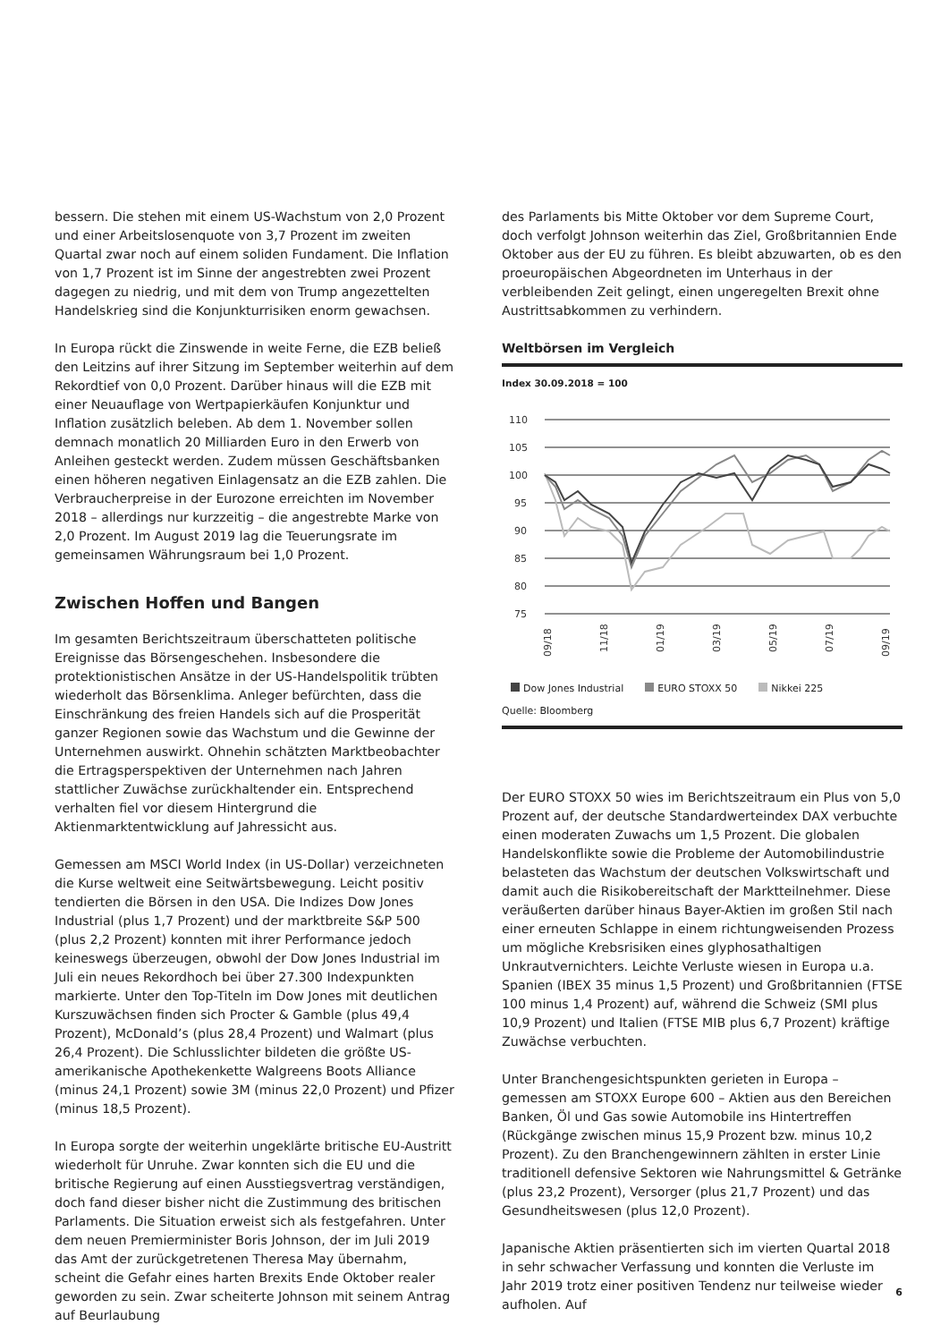bessern. Die stehen mit einem US-Wachstum von 2,0 Prozent und einer Arbeitslosenquote von 3,7 Prozent im zweiten Quartal zwar noch auf einem soliden Fundament. Die Inflation von 1,7 Prozent ist im Sinne der angestrebten zwei Prozent dagegen zu niedrig, und mit dem von Trump angezettelten Handelskrieg sind die Konjunkturrisiken enorm gewachsen.
In Europa rückt die Zinswende in weite Ferne, die EZB beließ den Leitzins auf ihrer Sitzung im September weiterhin auf dem Rekordtief von 0,0 Prozent. Darüber hinaus will die EZB mit einer Neuauflage von Wertpapierkäufen Konjunktur und Inflation zusätzlich beleben. Ab dem 1. November sollen demnach monatlich 20 Milliarden Euro in den Erwerb von Anleihen gesteckt werden. Zudem müssen Geschäftsbanken einen höheren negativen Einlagensatz an die EZB zahlen. Die Verbraucherpreise in der Eurozone erreichten im November 2018 – allerdings nur kurzzeitig – die angestrebte Marke von 2,0 Prozent. Im August 2019 lag die Teuerungsrate im gemeinsamen Währungsraum bei 1,0 Prozent.
Zwischen Hoffen und Bangen
Im gesamten Berichtszeitraum überschatteten politische Ereignisse das Börsengeschehen. Insbesondere die protektionistischen Ansätze in der US-Handelspolitik trübten wiederholt das Börsenklima. Anleger befürchten, dass die Einschränkung des freien Handels sich auf die Prosperität ganzer Regionen sowie das Wachstum und die Gewinne der Unternehmen auswirkt. Ohnehin schätzten Marktbeobachter die Ertragsperspektiven der Unternehmen nach Jahren stattlicher Zuwächse zurückhaltender ein. Entsprechend verhalten fiel vor diesem Hintergrund die Aktienmarktentwicklung auf Jahressicht aus.
Gemessen am MSCI World Index (in US-Dollar) verzeichneten die Kurse weltweit eine Seitwärtsbewegung. Leicht positiv tendierten die Börsen in den USA. Die Indizes Dow Jones Industrial (plus 1,7 Prozent) und der marktbreite S&P 500 (plus 2,2 Prozent) konnten mit ihrer Performance jedoch keineswegs überzeugen, obwohl der Dow Jones Industrial im Juli ein neues Rekordhoch bei über 27.300 Indexpunkten markierte. Unter den Top-Titeln im Dow Jones mit deutlichen Kurszuwächsen finden sich Procter & Gamble (plus 49,4 Prozent), McDonald’s (plus 28,4 Prozent) und Walmart (plus 26,4 Prozent). Die Schlusslichter bildeten die größte US-amerikanische Apothekenkette Walgreens Boots Alliance (minus 24,1 Prozent) sowie 3M (minus 22,0 Prozent) und Pfizer (minus 18,5 Prozent).
In Europa sorgte der weiterhin ungeklärte britische EU-Austritt wiederholt für Unruhe. Zwar konnten sich die EU und die britische Regierung auf einen Ausstiegsvertrag verständigen, doch fand dieser bisher nicht die Zustimmung des britischen Parlaments. Die Situation erweist sich als festgefahren. Unter dem neuen Premierminister Boris Johnson, der im Juli 2019 das Amt der zurückgetretenen Theresa May übernahm, scheint die Gefahr eines harten Brexits Ende Oktober realer geworden zu sein. Zwar scheiterte Johnson mit seinem Antrag auf Beurlaubung
des Parlaments bis Mitte Oktober vor dem Supreme Court, doch verfolgt Johnson weiterhin das Ziel, Großbritannien Ende Oktober aus der EU zu führen. Es bleibt abzuwarten, ob es den proeuropäischen Abgeordneten im Unterhaus in der verbleibenden Zeit gelingt, einen ungeregelten Brexit ohne Austrittsabkommen zu verhindern.
Weltbörsen im Vergleich
Index 30.09.2018 = 100
110
105
100
95
90
85
80
75
09/18
11/18
01/19
03/19
05/19
07/19
09/19
Dow Jones Industrial EURO STOXX 50 Nikkei 225
Quelle: Bloomberg
Der EURO STOXX 50 wies im Berichtszeitraum ein Plus von 5,0 Prozent auf, der deutsche Standardwerteindex DAX verbuchte einen moderaten Zuwachs um 1,5 Prozent. Die globalen Handelskonflikte sowie die Probleme der Automobilindustrie belasteten das Wachstum der deutschen Volkswirtschaft und damit auch die Risikobereitschaft der Marktteilnehmer. Diese veräußerten darüber hinaus Bayer-Aktien im großen Stil nach einer erneuten Schlappe in einem richtungweisenden Prozess um mögliche Krebsrisiken eines glyphosathaltigen Unkrautvernichters. Leichte Verluste wiesen in Europa u.a. Spanien (IBEX 35 minus 1,5 Prozent) und Großbritannien (FTSE 100 minus 1,4 Prozent) auf, während die Schweiz (SMI plus 10,9 Prozent) und Italien (FTSE MIB plus 6,7 Prozent) kräftige Zuwächse verbuchten.
Unter Branchengesichtspunkten gerieten in Europa – gemessen am STOXX Europe 600 – Aktien aus den Bereichen Banken, Öl und Gas sowie Automobile ins Hintertreffen (Rückgänge zwischen minus 15,9 Prozent bzw. minus 10,2 Prozent). Zu den Branchengewinnern zählten in erster Linie traditionell defensive Sektoren wie Nahrungsmittel & Getränke (plus 23,2 Prozent), Versorger (plus 21,7 Prozent) und das Gesundheitswesen (plus 12,0 Prozent).
Japanische Aktien präsentierten sich im vierten Quartal 2018 in sehr schwacher Verfassung und konnten die Verluste im Jahr 2019 trotz einer positiven Tendenz nur teilweise wieder aufholen. Auf
6